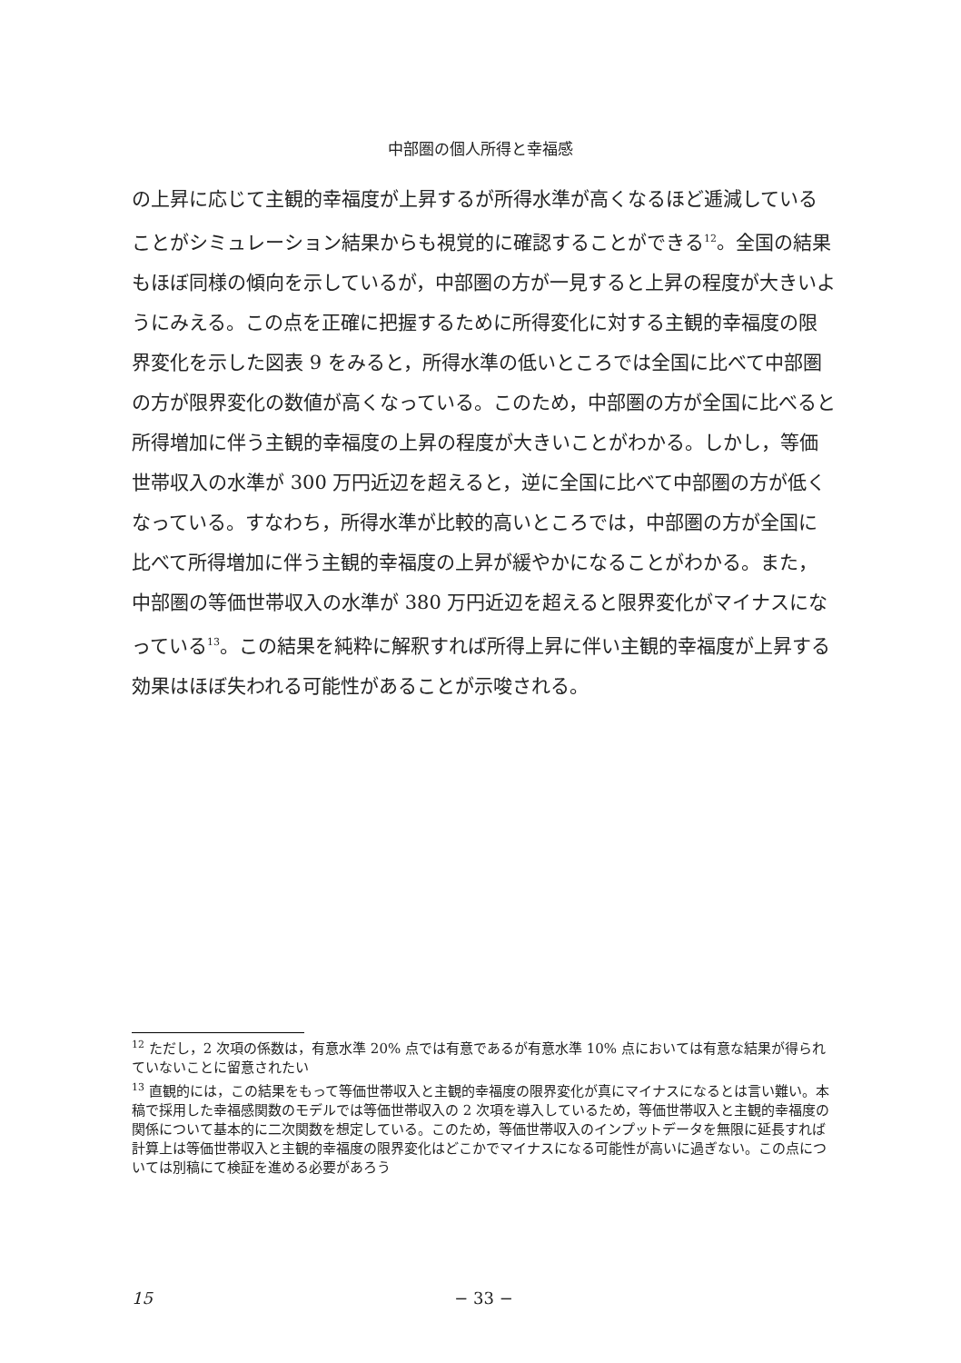中部圏の個人所得と幸福感
の上昇に応じて主観的幸福度が上昇するが所得水準が高くなるほど逓減していることがシミュレーション結果からも視覚的に確認することができる<sup>12</sup>。全国の結果もほぼ同様の傾向を示しているが，中部圏の方が一見すると上昇の程度が大きいようにみえる。この点を正確に把握するために所得変化に対する主観的幸福度の限界変化を示した図表 9 をみると，所得水準の低いところでは全国に比べて中部圏の方が限界変化の数値が高くなっている。このため，中部圏の方が全国に比べると所得増加に伴う主観的幸福度の上昇の程度が大きいことがわかる。しかし，等価世帯収入の水準が 300 万円近辺を超えると，逆に全国に比べて中部圏の方が低くなっている。すなわち，所得水準が比較的高いところでは，中部圏の方が全国に比べて所得増加に伴う主観的幸福度の上昇が緩やかになることがわかる。また，中部圏の等価世帯収入の水準が 380 万円近辺を超えると限界変化がマイナスになっている<sup>13</sup>。この結果を純粋に解釈すれば所得上昇に伴い主観的幸福度が上昇する効果はほぼ失われる可能性があることが示唆される。
<sup>12</sup> ただし，2 次項の係数は，有意水準 20% 点では有意であるが有意水準 10% 点においては有意な結果が得られていないことに留意されたい
<sup>13</sup> 直観的には，この結果をもって等価世帯収入と主観的幸福度の限界変化が真にマイナスになるとは言い難い。本稿で採用した幸福感関数のモデルでは等価世帯収入の 2 次項を導入しているため，等価世帯収入と主観的幸福度の関係について基本的に二次関数を想定している。このため，等価世帯収入のインプットデータを無限に延長すれば計算上は等価世帯収入と主観的幸福度の限界変化はどこかでマイナスになる可能性が高いに過ぎない。この点については別稿にて検証を進める必要があろう
15 − 33 −